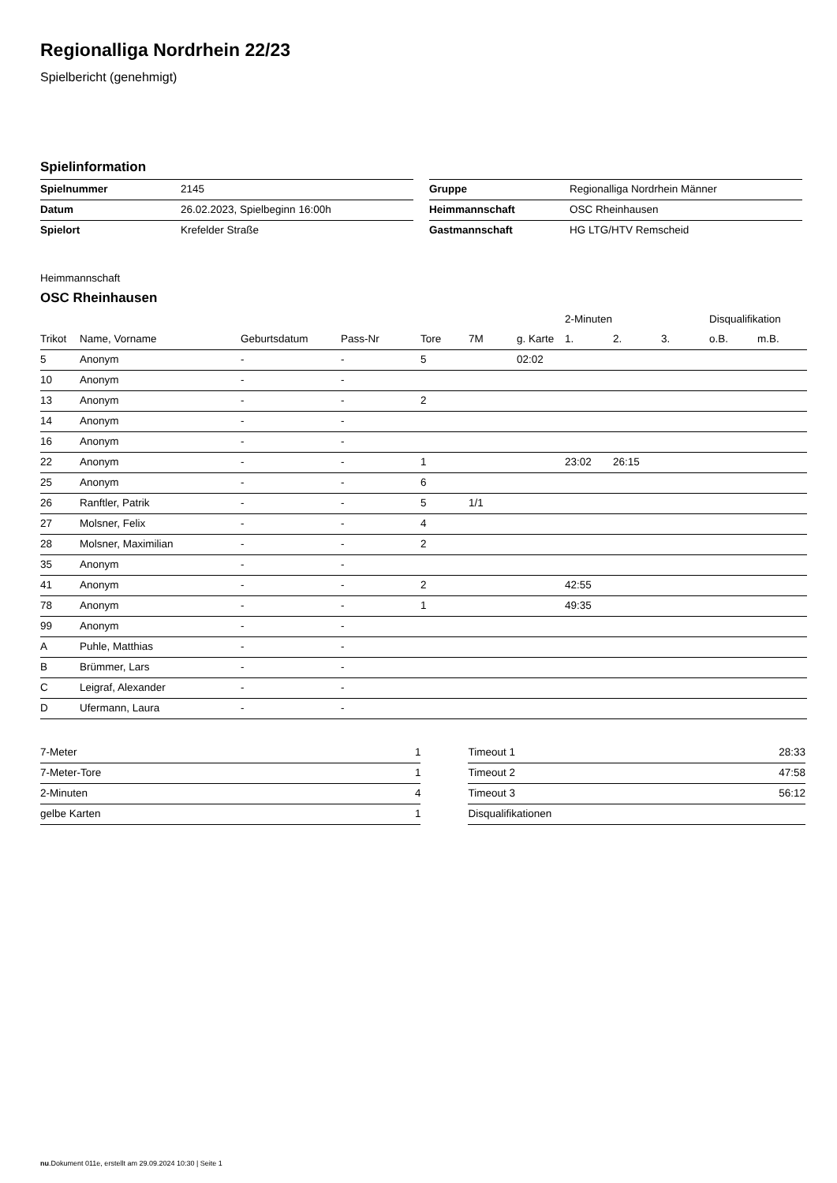Regionalliga Nordrhein 22/23
Spielbericht (genehmigt)
Spielinformation
| Spielnummer | 2145 |
| Datum | 26.02.2023, Spielbeginn 16:00h |
| Spielort | Krefelder Straße |
| Gruppe | Regionalliga Nordrhein Männer |
| Heimmannschaft | OSC Rheinhausen |
| Gastmannschaft | HG LTG/HTV Remscheid |
Heimmannschaft
OSC Rheinhausen
| | | | | | | | 2-Minuten | | | Disqualifikation | |
| --- | --- | --- | --- | --- | --- | --- | --- | --- | --- | --- | --- |
| Trikot | Name, Vorname | Geburtsdatum | Pass-Nr | Tore | 7M | g. Karte | 1. | 2. | 3. | o.B. | m.B. |
| 5 | Anonym | - | - | 5 | | 02:02 | | | | | |
| 10 | Anonym | - | - | | | | | | | | |
| 13 | Anonym | - | - | 2 | | | | | | | |
| 14 | Anonym | - | - | | | | | | | | |
| 16 | Anonym | - | - | | | | | | | | |
| 22 | Anonym | - | - | 1 | | | 23:02 | 26:15 | | | |
| 25 | Anonym | - | - | 6 | | | | | | | |
| 26 | Ranftler, Patrik | - | - | 5 | 1/1 | | | | | | |
| 27 | Molsner, Felix | - | - | 4 | | | | | | | |
| 28 | Molsner, Maximilian | - | - | 2 | | | | | | | |
| 35 | Anonym | - | - | | | | | | | | |
| 41 | Anonym | - | - | 2 | | | 42:55 | | | | |
| 78 | Anonym | - | - | 1 | | | 49:35 | | | | |
| 99 | Anonym | - | - | | | | | | | | |
| A | Puhle, Matthias | - | - | | | | | | | | |
| B | Brümmer, Lars | - | - | | | | | | | | |
| C | Leigraf, Alexander | - | - | | | | | | | | |
| D | Ufermann, Laura | - | - | | | | | | | | |
| 7-Meter | 1 |
| 7-Meter-Tore | 1 |
| 2-Minuten | 4 |
| gelbe Karten | 1 |
| Timeout 1 | 28:33 |
| Timeout 2 | 47:58 |
| Timeout 3 | 56:12 |
| Disqualifikationen | |
nu.Dokument 011e, erstellt am 29.09.2024 10:30 | Seite 1